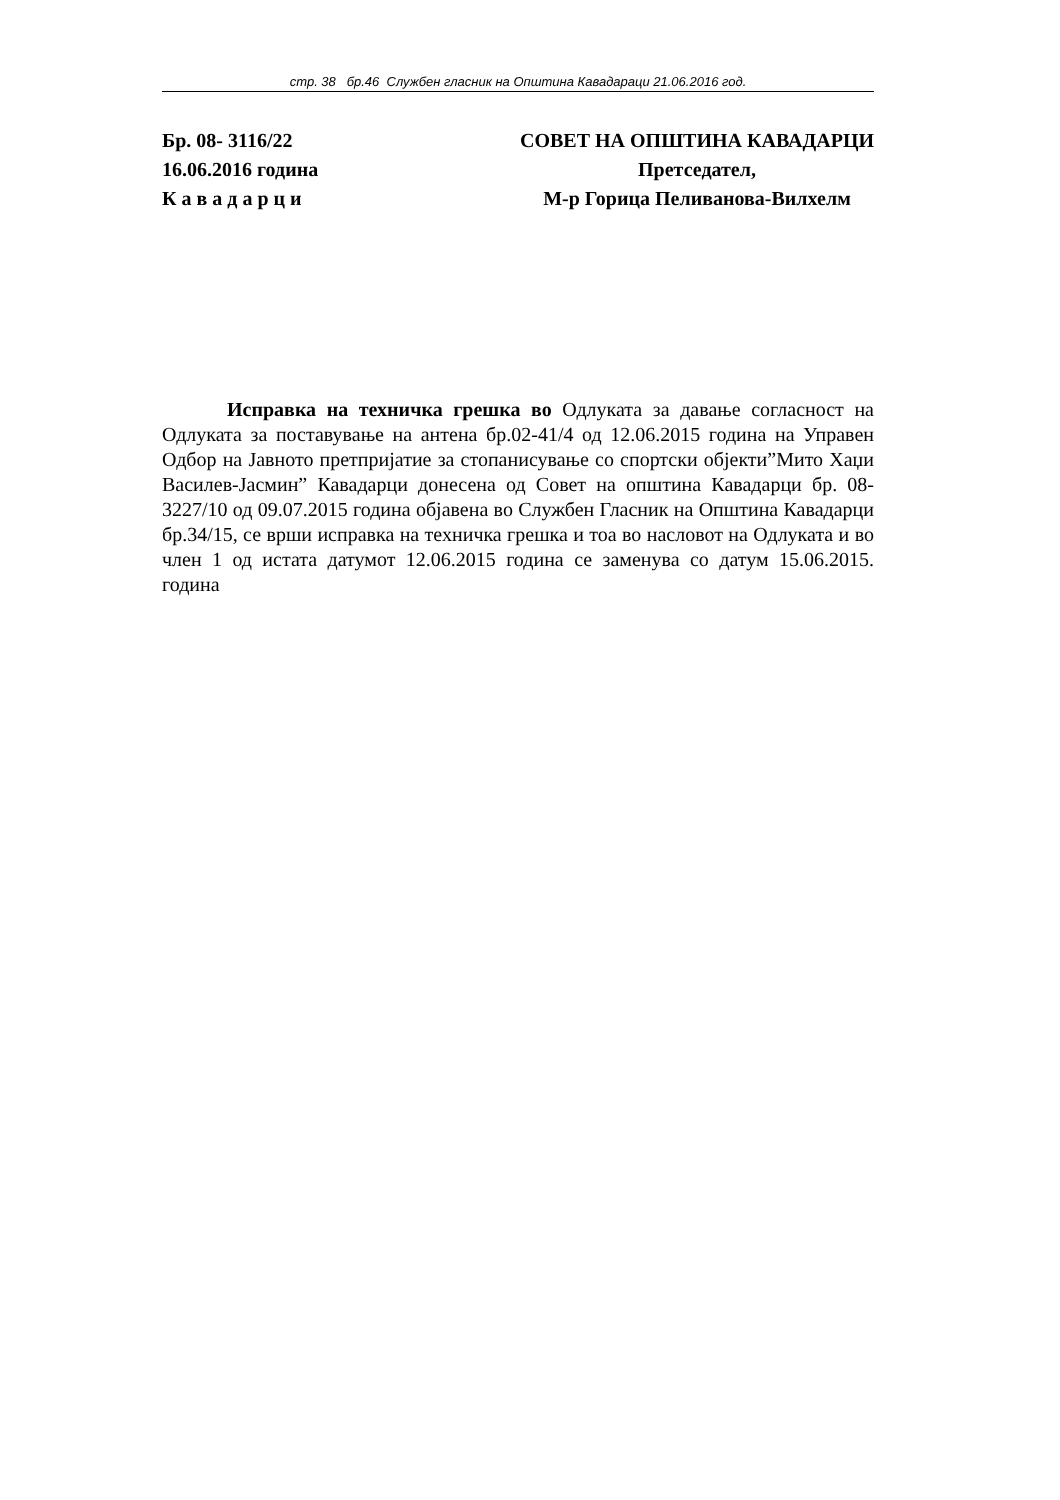стр. 38 бр.46 Службен гласник на Општина Кавадараци 21.06.2016 год.
Бр. 08- 3116/22
16.06.2016 година
К а в а д а р ц и
СОВЕТ НА ОПШТИНА КАВАДАРЦИ
Претседател,
М-р Горица Пеливанова-Вилхелм
Исправка на техничка грешка во Одлуката за давање согласност на Одлуката за поставување на антена бр.02-41/4 од 12.06.2015 година на Управен Одбор на Јавното претпријатие за стопанисување со спортски објекти”Мито Хаџи Василев-Јасмин” Кавадарци донесена од Совет на општина Кавадарци бр. 08-3227/10 од 09.07.2015 година објавена во Службен Гласник на Општина Кавадарци бр.34/15, се врши исправка на техничка грешка и тоа во насловот на Одлуката и во член 1 од истата датумот 12.06.2015 година се заменува со датум 15.06.2015. година